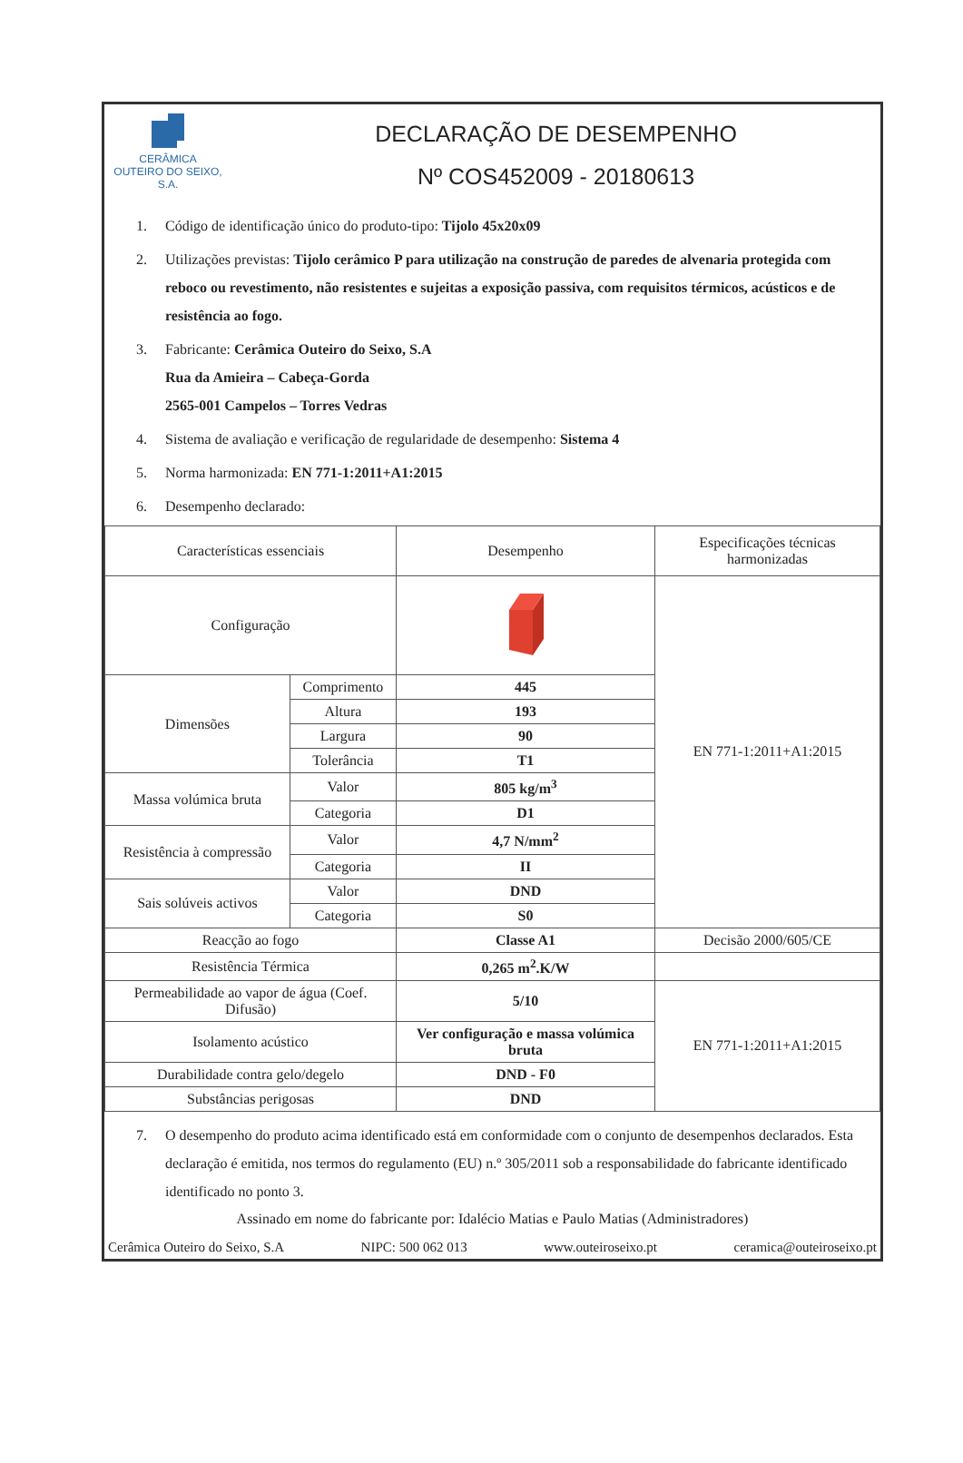CERÂMICA
OUTEIRO DO SEIXO, S.A.
DECLARAÇÃO DE DESEMPENHO
Nº COS452009 - 20180613
1. Código de identificação único do produto-tipo: Tijolo 45x20x09
2. Utilizações previstas: Tijolo cerâmico P para utilização na construção de paredes de alvenaria protegida com reboco ou revestimento, não resistentes e sujeitas a exposição passiva, com requisitos térmicos, acústicos e de resistência ao fogo.
3. Fabricante: Cerâmica Outeiro do Seixo, S.A
Rua da Amieira – Cabeça-Gorda
2565-001 Campelos – Torres Vedras
4. Sistema de avaliação e verificação de regularidade de desempenho: Sistema 4
5. Norma harmonizada: EN 771-1:2011+A1:2015
6. Desempenho declarado:
| Características essenciais | | Desempenho | Especificações técnicas harmonizadas |
| --- | --- | --- | --- |
| Configuração | | | EN 771-1:2011+A1:2015 |
| Dimensões | Comprimento | 445 | |
| | Altura | 193 | |
| | Largura | 90 | |
| | Tolerância | T1 | |
| Massa volúmica bruta | Valor | 805 kg/m<sup>3</sup> | |
| | Categoria | D1 | |
| Resistência à compressão | Valor | 4,7 N/mm<sup>2</sup> | |
| | Categoria | II | |
| Sais solúveis activos | Valor | DND | |
| | Categoria | S0 | |
| Reacção ao fogo | | Classe A1 | Decisão 2000/605/CE |
| Resistência Térmica | | 0,265 m<sup>2</sup>.K/W | |
| Permeabilidade ao vapor de água (Coef. Difusão) | | 5/10 | EN 771-1:2011+A1:2015 |
| Isolamento acústico | | Ver configuração e massa volúmica bruta | |
| Durabilidade contra gelo/degelo | | DND - F0 | |
| Substâncias perigosas | | DND | |
7. O desempenho do produto acima identificado está em conformidade com o conjunto de desempenhos declarados. Esta declaração é emitida, nos termos do regulamento (EU) n.º 305/2011 sob a responsabilidade do fabricante identificado identificado no ponto 3.
Assinado em nome do fabricante por: Idalécio Matias e Paulo Matias (Administradores)
Cerâmica Outeiro do Seixo, S.A NIPC: 500 062 013 www.outeiroseixo.pt ceramica@outeiroseixo.pt